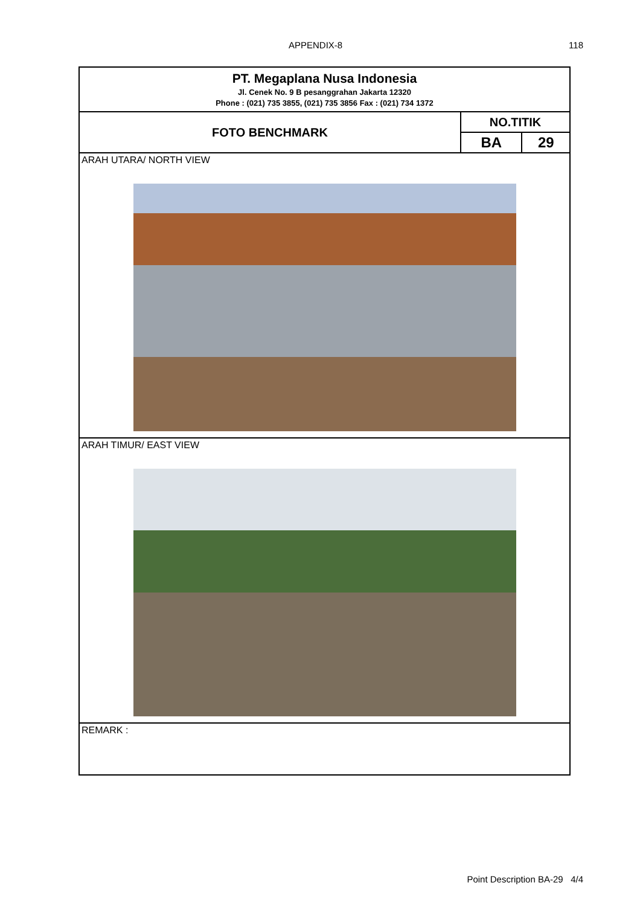APPENDIX-8 118
| PT. Megaplana Nusa Indonesia Jl. Cenek No. 9 B pesanggrahan Jakarta 12320 Phone : (021) 735 3855, (021) 735 3856 Fax : (021) 734 1372 | | |
| FOTO BENCHMARK | NO.TITIK | |
| | BA | 29 |
| ARAH UTARA/ NORTH VIEW | | |
| ARAH TIMUR/ EAST VIEW | | |
| REMARK : | | |
Point Description BA-29 4/4